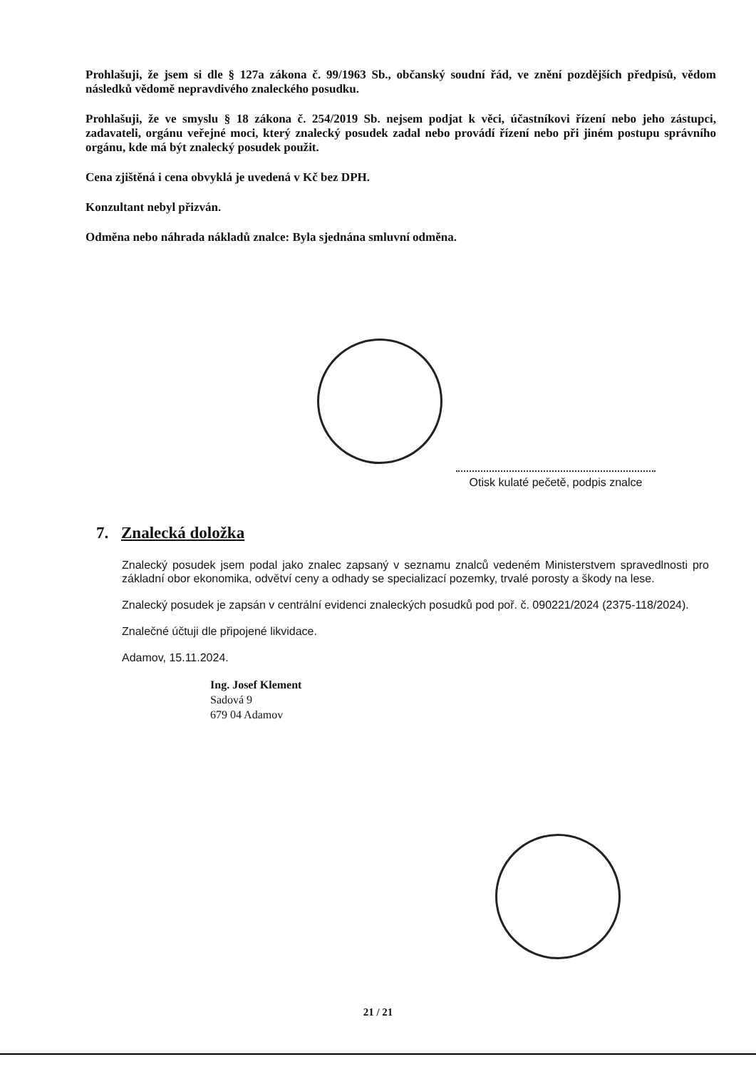Prohlašuji, že jsem si dle § 127a zákona č. 99/1963 Sb., občanský soudní řád, ve znění pozdějších předpisů, vědom následků vědomě nepravdivého znaleckého posudku.
Prohlašuji, že ve smyslu § 18 zákona č. 254/2019 Sb. nejsem podjat k věci, účastníkovi řízení nebo jeho zástupci, zadavateli, orgánu veřejné moci, který znalecký posudek zadal nebo provádí řízení nebo při jiném postupu správního orgánu, kde má být znalecký posudek použit.
Cena zjištěná i cena obvyklá je uvedená v Kč bez DPH.
Konzultant nebyl přizván.
Odměna nebo náhrada nákladů znalce: Byla sjednána smluvní odměna.
Otisk kulaté pečetě, podpis znalce
7. Znalecká doložka
Znalecký posudek jsem podal jako znalec zapsaný v seznamu znalců vedeném Ministerstvem spravedlnosti pro základní obor ekonomika, odvětví ceny a odhady se specializací pozemky, trvalé porosty a škody na lese.
Znalecký posudek je zapsán v centrální evidenci znaleckých posudků pod poř. č. 090221/2024 (2375-118/2024).
Znalečné účtuji dle připojené likvidace.
Adamov, 15.11.2024.
Ing. Josef Klement
Sadová 9
679 04 Adamov
21 / 21